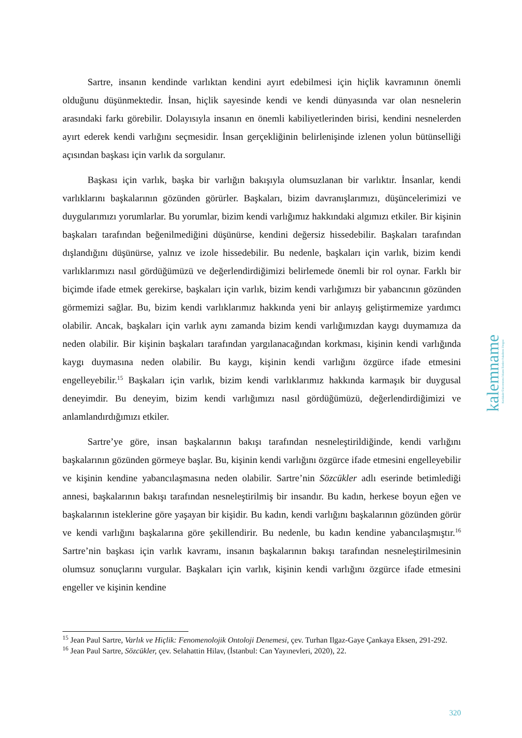Sartre, insanın kendinde varlıktan kendini ayırt edebilmesi için hiçlik kavramının önemli olduğunu düşünmektedir. İnsan, hiçlik sayesinde kendi ve kendi dünyasında var olan nesnelerin arasındaki farkı görebilir. Dolayısıyla insanın en önemli kabiliyetlerinden birisi, kendini nesnelerden ayırt ederek kendi varlığını seçmesidir. İnsan gerçekliğinin belirlenişinde izlenen yolun bütünselliği açısından başkası için varlık da sorgulanır.
Başkası için varlık, başka bir varlığın bakışıyla olumsuzlanan bir varlıktır. İnsanlar, kendi varlıklarını başkalarının gözünden görürler. Başkaları, bizim davranışlarımızı, düşüncelerimizi ve duygularımızı yorumlarlar. Bu yorumlar, bizim kendi varlığımız hakkındaki algımızı etkiler. Bir kişinin başkaları tarafından beğenilmediğini düşünürse, kendini değersiz hissedebilir. Başkaları tarafından dışlandığını düşünürse, yalnız ve izole hissedebilir. Bu nedenle, başkaları için varlık, bizim kendi varlıklarımızı nasıl gördüğümüzü ve değerlendirdiğimizi belirlemede önemli bir rol oynar. Farklı bir biçimde ifade etmek gerekirse, başkaları için varlık, bizim kendi varlığımızı bir yabancının gözünden görmemizi sağlar. Bu, bizim kendi varlıklarımız hakkında yeni bir anlayış geliştirmemize yardımcı olabilir. Ancak, başkaları için varlık aynı zamanda bizim kendi varlığımızdan kaygı duymamıza da neden olabilir. Bir kişinin başkaları tarafından yargılanacağından korkması, kişinin kendi varlığında kaygı duymasına neden olabilir. Bu kaygı, kişinin kendi varlığını özgürce ifade etmesini engelleyebilir.<sup>15</sup> Başkaları için varlık, bizim kendi varlıklarımız hakkında karmaşık bir duygusal deneyimdir. Bu deneyim, bizim kendi varlığımızı nasıl gördüğümüzü, değerlendirdiğimizi ve anlamlandırdığımızı etkiler.
Sartre’ye göre, insan başkalarının bakışı tarafından nesneleştirildiğinde, kendi varlığını başkalarının gözünden görmeye başlar. Bu, kişinin kendi varlığını özgürce ifade etmesini engelleyebilir ve kişinin kendine yabancılaşmasına neden olabilir. Sartre’nin Sözcükler adlı eserinde betimlediği annesi, başkalarının bakışı tarafından nesneleştirilmiş bir insandır. Bu kadın, herkese boyun eğen ve başkalarının isteklerine göre yaşayan bir kişidir. Bu kadın, kendi varlığını başkalarının gözünden görür ve kendi varlığını başkalarına göre şekillendirir. Bu nedenle, bu kadın kendine yabancılaşmıştır.<sup>16</sup> Sartre’nin başkası için varlık kavramı, insanın başkalarının bakışı tarafından nesneleştirilmesinin olumsuz sonuçlarını vurgular. Başkaları için varlık, kişinin kendi varlığını özgürce ifade etmesini engeller ve kişinin kendine
<sup>15</sup> Jean Paul Sartre, Varlık ve Hiçlik: Fenomenolojik Ontoloji Denemesi, çev. Turhan Ilgaz-Gaye Çankaya Eksen, 291-292.
<sup>16</sup> Jean Paul Sartre, Sözcükler, çev. Selahattin Hilav, (İstanbul: Can Yayınevleri, 2020), 22.
kalemname
Kırıkkale Üniversitesi İslami İlimler Fakültesi Dergisi
320